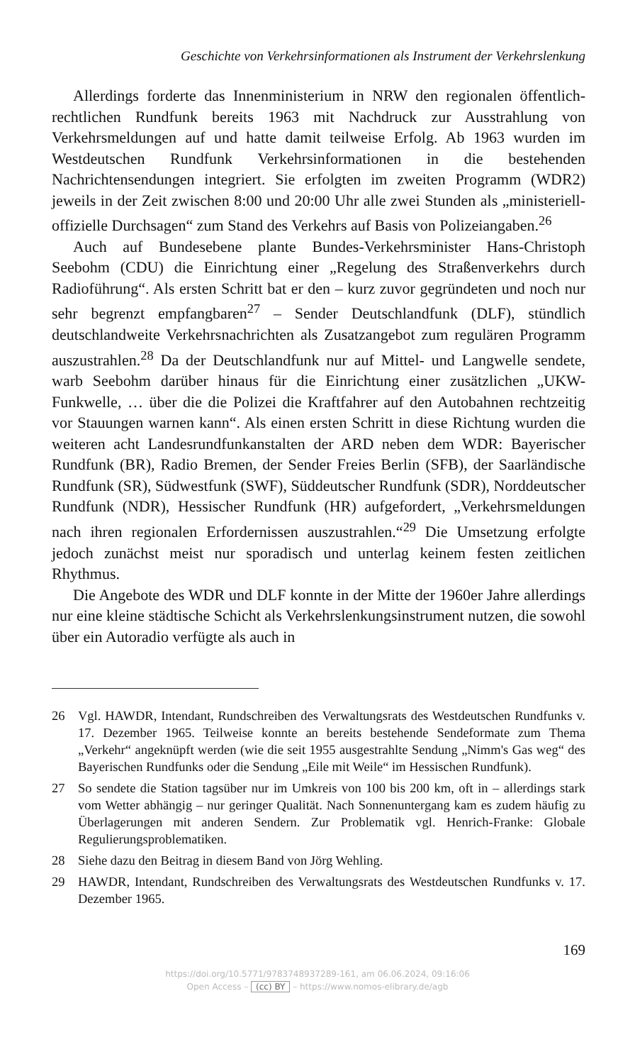Geschichte von Verkehrsinformationen als Instrument der Verkehrslenkung
Allerdings forderte das Innenministerium in NRW den regionalen öffentlich-rechtlichen Rundfunk bereits 1963 mit Nachdruck zur Ausstrahlung von Verkehrsmeldungen auf und hatte damit teilweise Erfolg. Ab 1963 wurden im Westdeutschen Rundfunk Verkehrsinformationen in die bestehenden Nachrichtensendungen integriert. Sie erfolgten im zweiten Programm (WDR2) jeweils in der Zeit zwischen 8:00 und 20:00 Uhr alle zwei Stunden als „ministeriell-offizielle Durchsagen“ zum Stand des Verkehrs auf Basis von Polizeiangaben.<sup>26</sup>
Auch auf Bundesebene plante Bundes-Verkehrsminister Hans-Christoph Seebohm (CDU) die Einrichtung einer „Regelung des Straßenverkehrs durch Radioführung“. Als ersten Schritt bat er den – kurz zuvor gegründeten und noch nur sehr begrenzt empfangbaren<sup>27</sup> – Sender Deutschlandfunk (DLF), stündlich deutschlandweite Verkehrsnachrichten als Zusatzangebot zum regulären Programm auszustrahlen.<sup>28</sup> Da der Deutschlandfunk nur auf Mittel- und Langwelle sendete, warb Seebohm darüber hinaus für die Einrichtung einer zusätzlichen „UKW-Funkwelle, … über die die Polizei die Kraftfahrer auf den Autobahnen rechtzeitig vor Stauungen warnen kann“. Als einen ersten Schritt in diese Richtung wurden die weiteren acht Landesrundfunkanstalten der ARD neben dem WDR: Bayerischer Rundfunk (BR), Radio Bremen, der Sender Freies Berlin (SFB), der Saarländische Rundfunk (SR), Südwestfunk (SWF), Süddeutscher Rundfunk (SDR), Norddeutscher Rundfunk (NDR), Hessischer Rundfunk (HR) aufgefordert, „Verkehrsmeldungen nach ihren regionalen Erfordernissen auszustrahlen.“<sup>29</sup> Die Umsetzung erfolgte jedoch zunächst meist nur sporadisch und unterlag keinem festen zeitlichen Rhythmus.
Die Angebote des WDR und DLF konnte in der Mitte der 1960er Jahre allerdings nur eine kleine städtische Schicht als Verkehrslenkungsinstrument nutzen, die sowohl über ein Autoradio verfügte als auch in
26 Vgl. HAWDR, Intendant, Rundschreiben des Verwaltungsrats des Westdeutschen Rundfunks v. 17. Dezember 1965. Teilweise konnte an bereits bestehende Sendeformate zum Thema „Verkehr“ angeknüpft werden (wie die seit 1955 ausgestrahlte Sendung „Nimm's Gas weg“ des Bayerischen Rundfunks oder die Sendung „Eile mit Weile“ im Hessischen Rundfunk).
27 So sendete die Station tagsüber nur im Umkreis von 100 bis 200 km, oft in – allerdings stark vom Wetter abhängig – nur geringer Qualität. Nach Sonnenuntergang kam es zudem häufig zu Überlagerungen mit anderen Sendern. Zur Problematik vgl. Henrich-Franke: Globale Regulierungsproblematiken.
28 Siehe dazu den Beitrag in diesem Band von Jörg Wehling.
29 HAWDR, Intendant, Rundschreiben des Verwaltungsrats des Westdeutschen Rundfunks v. 17. Dezember 1965.
169
https://doi.org/10.5771/9783748937289-161, am 06.06.2024, 09:16:06
Open Access – (cc) BY – https://www.nomos-elibrary.de/agb